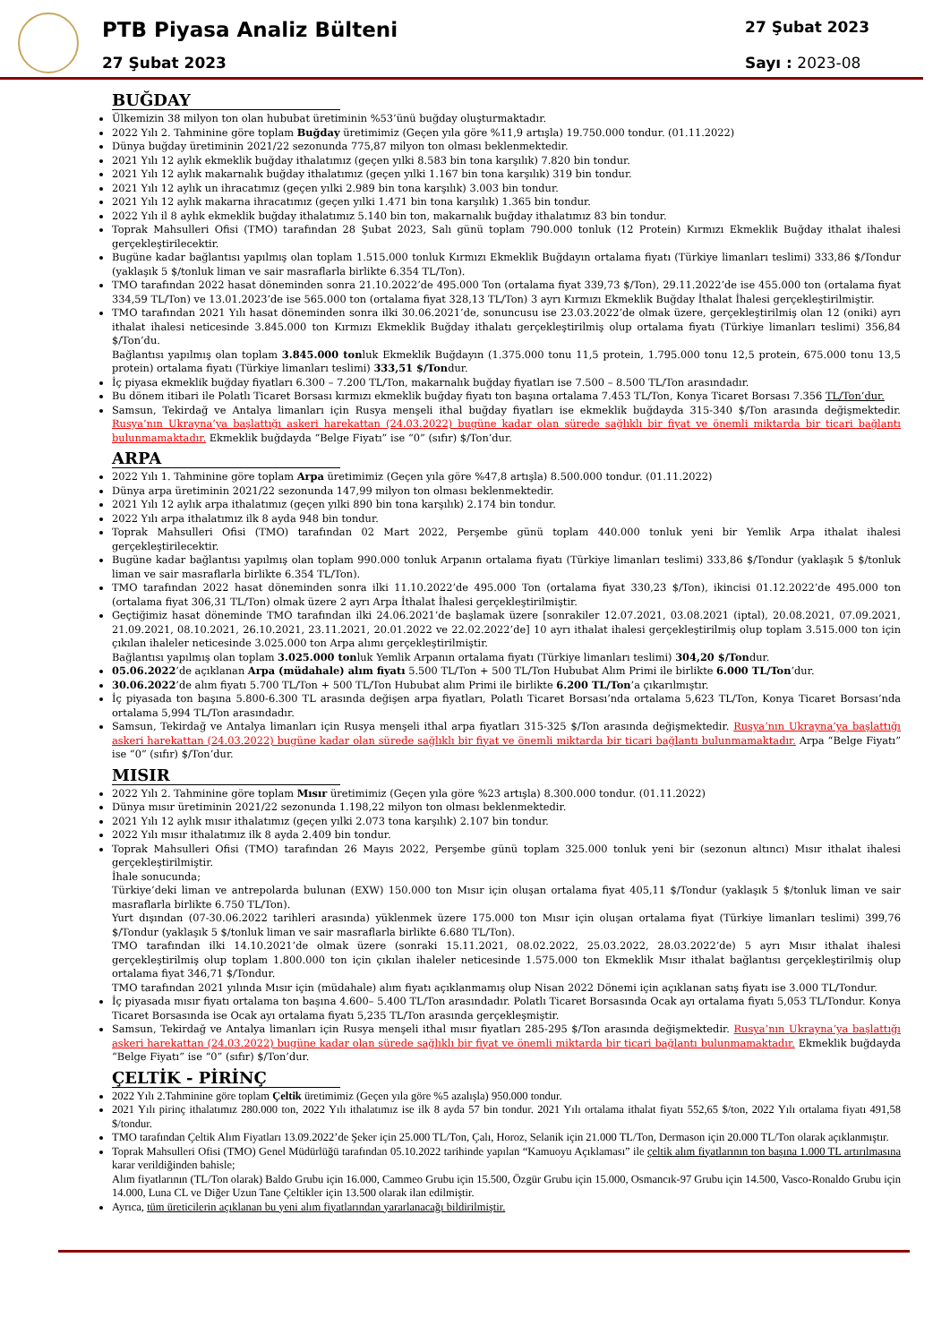PTB Piyasa Analiz Bülteni
27 Şubat 2023
27 Şubat 2023
Sayı : 2023-08
BUĞDAY
Ülkemizin 38 milyon ton olan hububat üretiminin %53’ünü buğday oluşturmaktadır.
2022 Yılı 2. Tahminine göre toplam Buğday üretimimiz (Geçen yıla göre %11,9 artışla) 19.750.000 tondur. (01.11.2022)
Dünya buğday üretiminin 2021/22 sezonunda 775,87 milyon ton olması beklenmektedir.
2021 Yılı 12 aylık ekmeklik buğday ithalatımız (geçen yılki 8.583 bin tona karşılık) 7.820 bin tondur.
2021 Yılı 12 aylık makarnalık buğday ithalatımız (geçen yılki 1.167 bin tona karşılık) 319 bin tondur.
2021 Yılı 12 aylık un ihracatımız (geçen yılki 2.989 bin tona karşılık) 3.003 bin tondur.
2021 Yılı 12 aylık makarna ihracatımız (geçen yılki 1.471 bin tona karşılık) 1.365 bin tondur.
2022 Yılı il 8 aylık ekmeklik buğday ithalatımız 5.140 bin ton, makarnalık buğday ithalatımız 83 bin tondur.
Toprak Mahsulleri Ofisi (TMO) tarafından 28 Şubat 2023, Salı günü toplam 790.000 tonluk (12 Protein) Kırmızı Ekmeklik Buğday ithalat ihalesi gerçekleştirilecektir.
Bugüne kadar bağlantısı yapılmış olan toplam 1.515.000 tonluk Kırmızı Ekmeklik Buğdayın ortalama fiyatı (Türkiye limanları teslimi) 333,86 $/Tondur (yaklaşık 5 $/tonluk liman ve sair masraflarla birlikte 6.354 TL/Ton).
TMO tarafından 2022 hasat döneminden sonra 21.10.2022’de 495.000 Ton (ortalama fiyat 339,73 $/Ton), 29.11.2022’de ise 455.000 ton (ortalama fiyat 334,59 TL/Ton) ve 13.01.2023’de ise 565.000 ton (ortalama fiyat 328,13 TL/Ton) 3 ayrı Kırmızı Ekmeklik Buğday İthalat İhalesi gerçekleştirilmiştir.
TMO tarafından 2021 Yılı hasat döneminden sonra ilki 30.06.2021’de, sonuncusu ise 23.03.2022’de olmak üzere, gerçekleştirilmiş olan 12 (oniki) ayrı ithalat ihalesi neticesinde 3.845.000 ton Kırmızı Ekmeklik Buğday ithalatı gerçekleştirilmiş olup ortalama fiyatı (Türkiye limanları teslimi) 356,84 $/Ton’du.
Bağlantısı yapılmış olan toplam 3.845.000 tonluk Ekmeklik Buğdayın (1.375.000 tonu 11,5 protein, 1.795.000 tonu 12,5 protein, 675.000 tonu 13,5 protein) ortalama fiyatı (Türkiye limanları teslimi) 333,51 $/Tondur.
İç piyasa ekmeklik buğday fiyatları 6.300 – 7.200 TL/Ton, makarnalık buğday fiyatları ise 7.500 – 8.500 TL/Ton arasındadır.
Bu dönem itibari ile Polatlı Ticaret Borsası kırmızı ekmeklik buğday fiyatı ton başına ortalama 7.453 TL/Ton, Konya Ticaret Borsası 7.356 TL/Ton’dur.
Samsun, Tekirdağ ve Antalya limanları için Rusya menşeli ithal buğday fiyatları ise ekmeklik buğdayda 315-340 $/Ton arasında değişmektedir. Rusya’nın Ukrayna’ya başlattığı askeri harekattan (24.03.2022) bugüne kadar olan sürede sağlıklı bir fiyat ve önemli miktarda bir ticari bağlantı bulunmamaktadır. Ekmeklik buğdayda “Belge Fiyatı” ise “0” (sıfır) $/Ton’dur.
ARPA
2022 Yılı 1. Tahminine göre toplam Arpa üretimimiz (Geçen yıla göre %47,8 artışla) 8.500.000 tondur. (01.11.2022)
Dünya arpa üretiminin 2021/22 sezonunda 147,99 milyon ton olması beklenmektedir.
2021 Yılı 12 aylık arpa ithalatımız (geçen yılki 890 bin tona karşılık) 2.174 bin tondur.
2022 Yılı arpa ithalatımız ilk 8 ayda 948 bin tondur.
Toprak Mahsulleri Ofisi (TMO) tarafından 02 Mart 2022, Perşembe günü toplam 440.000 tonluk yeni bir Yemlik Arpa ithalat ihalesi gerçekleştirilecektir.
Bugüne kadar bağlantısı yapılmış olan toplam 990.000 tonluk Arpanın ortalama fiyatı (Türkiye limanları teslimi) 333,86 $/Tondur (yaklaşık 5 $/tonluk liman ve sair masraflarla birlikte 6.354 TL/Ton).
TMO tarafından 2022 hasat döneminden sonra ilki 11.10.2022’de 495.000 Ton (ortalama fiyat 330,23 $/Ton), ikincisi 01.12.2022’de 495.000 ton (ortalama fiyat 306,31 TL/Ton) olmak üzere 2 ayrı Arpa İthalat İhalesi gerçekleştirilmiştir.
Geçtiğimiz hasat döneminde TMO tarafından ilki 24.06.2021’de başlamak üzere [sonrakiler 12.07.2021, 03.08.2021 (iptal), 20.08.2021, 07.09.2021, 21.09.2021, 08.10.2021, 26.10.2021, 23.11.2021, 20.01.2022 ve 22.02.2022’de] 10 ayrı ithalat ihalesi gerçekleştirilmiş olup toplam 3.515.000 ton için çıkılan ihaleler neticesinde 3.025.000 ton Arpa alımı gerçekleştirilmiştir.
Bağlantısı yapılmış olan toplam 3.025.000 tonluk Yemlik Arpanın ortalama fiyatı (Türkiye limanları teslimi) 304,20 $/Tondur.
05.06.2022’de açıklanan Arpa (müdahale) alım fiyatı 5.500 TL/Ton + 500 TL/Ton Hububat Alım Primi ile birlikte 6.000 TL/Ton’dur.
30.06.2022’de alım fiyatı 5.700 TL/Ton + 500 TL/Ton Hububat alım Primi ile birlikte 6.200 TL/Ton’a çıkarılmıştır.
İç piyasada ton başına 5.800-6.300 TL arasında değişen arpa fiyatları, Polatlı Ticaret Borsası’nda ortalama 5,623 TL/Ton, Konya Ticaret Borsası’nda ortalama 5,994 TL/Ton arasındadır.
Samsun, Tekirdağ ve Antalya limanları için Rusya menşeli ithal arpa fiyatları 315-325 $/Ton arasında değişmektedir. Rusya’nın Ukrayna’ya başlattığı askeri harekattan (24.03.2022) bugüne kadar olan sürede sağlıklı bir fiyat ve önemli miktarda bir ticari bağlantı bulunmamaktadır. Arpa “Belge Fiyatı” ise “0” (sıfır) $/Ton’dur.
MISIR
2022 Yılı 2. Tahminine göre toplam Mısır üretimimiz (Geçen yıla göre %23 artışla) 8.300.000 tondur. (01.11.2022)
Dünya mısır üretiminin 2021/22 sezonunda 1.198,22 milyon ton olması beklenmektedir.
2021 Yılı 12 aylık mısır ithalatımız (geçen yılki 2.073 tona karşılık) 2.107 bin tondur.
2022 Yılı mısır ithalatımız ilk 8 ayda 2.409 bin tondur.
Toprak Mahsulleri Ofisi (TMO) tarafından 26 Mayıs 2022, Perşembe günü toplam 325.000 tonluk yeni bir (sezonun altıncı) Mısır ithalat ihalesi gerçekleştirilmiştir.
İhale sonucunda;
Türkiye’deki liman ve antrepolarda bulunan (EXW) 150.000 ton Mısır için oluşan ortalama fiyat 405,11 $/Tondur (yaklaşık 5 $/tonluk liman ve sair masraflarla birlikte 6.750 TL/Ton).
Yurt dışından (07-30.06.2022 tarihleri arasında) yüklenmek üzere 175.000 ton Mısır için oluşan ortalama fiyat (Türkiye limanları teslimi) 399,76 $/Tondur (yaklaşık 5 $/tonluk liman ve sair masraflarla birlikte 6.680 TL/Ton).
TMO tarafından ilki 14.10.2021’de olmak üzere (sonraki 15.11.2021, 08.02.2022, 25.03.2022, 28.03.2022’de) 5 ayrı Mısır ithalat ihalesi gerçekleştirilmiş olup toplam 1.800.000 ton için çıkılan ihaleler neticesinde 1.575.000 ton Ekmeklik Mısır ithalat bağlantısı gerçekleştirilmiş olup ortalama fiyat 346,71 $/Tondur.
TMO tarafından 2021 yılında Mısır için (müdahale) alım fiyatı açıklanmamış olup Nisan 2022 Dönemi için açıklanan satış fiyatı ise 3.000 TL/Tondur.
İç piyasada mısır fiyatı ortalama ton başına 4.600– 5.400 TL/Ton arasındadır. Polatlı Ticaret Borsasında Ocak ayı ortalama fiyatı 5,053 TL/Tondur. Konya Ticaret Borsasında ise Ocak ayı ortalama fiyatı 5,235 TL/Ton arasında gerçekleşmiştir.
Samsun, Tekirdağ ve Antalya limanları için Rusya menşeli ithal mısır fiyatları 285-295 $/Ton arasında değişmektedir. Rusya’nın Ukrayna’ya başlattığı askeri harekattan (24.03.2022) bugüne kadar olan sürede sağlıklı bir fiyat ve önemli miktarda bir ticari bağlantı bulunmamaktadır. Ekmeklik buğdayda “Belge Fiyatı” ise “0” (sıfır) $/Ton’dur.
ÇELTİK - PİRİNÇ
2022 Yılı 2.Tahminine göre toplam Çeltik üretimimiz (Geçen yıla göre %5 azalışla) 950.000 tondur.
2021 Yılı pirinç ithalatımız 280.000 ton, 2022 Yılı ithalatımız ise ilk 8 ayda 57 bin tondur. 2021 Yılı ortalama ithalat fiyatı 552,65 $/ton, 2022 Yılı ortalama fiyatı 491,58 $/tondur.
TMO tarafından Çeltik Alım Fiyatları 13.09.2022’de Şeker için 25.000 TL/Ton, Çalı, Horoz, Selanik için 21.000 TL/Ton, Dermason için 20.000 TL/Ton olarak açıklanmıştır.
Toprak Mahsulleri Ofisi (TMO) Genel Müdürlüğü tarafından 05.10.2022 tarihinde yapılan “Kamuoyu Açıklaması” ile çeltik alım fiyatlarının ton başına 1.000 TL artırılmasına karar verildiğinden bahisle;
Alım fiyatlarının (TL/Ton olarak) Baldo Grubu için 16.000, Cammeo Grubu için 15.500, Özgür Grubu için 15.000, Osmancık-97 Grubu için 14.500, Vasco-Ronaldo Grubu için 14.000, Luna CL ve Diğer Uzun Tane Çeltikler için 13.500 olarak ilan edilmiştir.
Ayrıca, tüm üreticilerin açıklanan bu yeni alım fiyatlarından yararlanacağı bildirilmiştir.